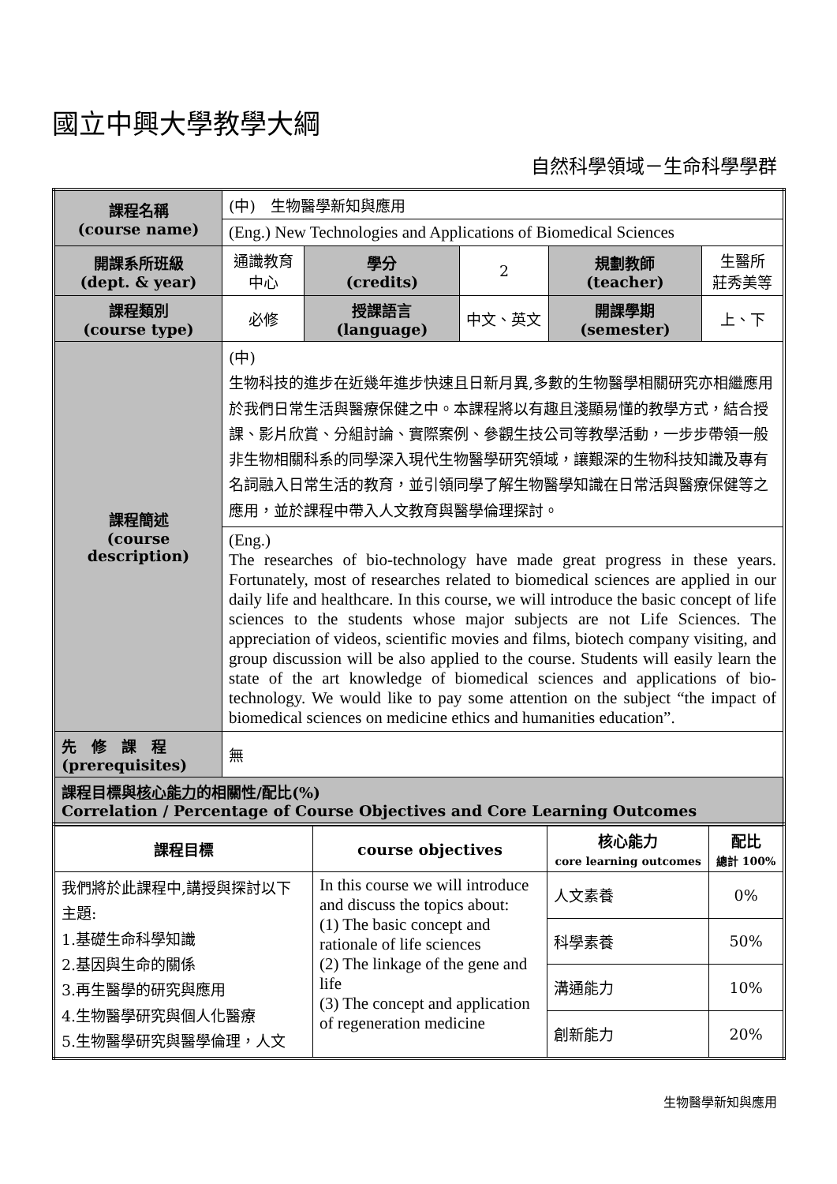國立中興大學教學大綱
自然科學領域－生命科學學群
| 課程名稱 (course name) | (中) 生物醫學新知與應用 | | | | |
| | (Eng.) New Technologies and Applications of Biomedical Sciences | | | | |
| 開課系所班級 (dept. & year) | 通識教育中心 | 學分 (credits) | 2 | 規劃教師 (teacher) | 生醫所 莊秀美等 |
| 課程類別 (course type) | 必修 | 授課語言 (language) | 中文、英文 | 開課學期 (semester) | 上、下 |
| 課程簡述 (course description) | (中) 生物科技的進步在近幾年進步快速且日新月異,多數的生物醫學相關研究亦相繼應用於我們日常生活與醫療保健之中。本課程將以有趣且淺顯易懂的教學方式，結合授課、影片欣賞、分組討論、實際案例、參觀生技公司等教學活動，一步步帶領一般非生物相關科系的同學深入現代生物醫學研究領域，讓艱深的生物科技知識及專有名詞融入日常生活的教育，並引領同學了解生物醫學知識在日常活與醫療保健等之應用，並於課程中帶入人文教育與醫學倫理探討。 | | | | |
| | (Eng.) The researches of bio-technology have made great progress in these years. Fortunately, most of researches related to biomedical sciences are applied in our daily life and healthcare. In this course, we will introduce the basic concept of life sciences to the students whose major subjects are not Life Sciences. The appreciation of videos, scientific movies and films, biotech company visiting, and group discussion will be also applied to the course. Students will easily learn the state of the art knowledge of biomedical sciences and applications of bio-technology. We would like to pay some attention on the subject “the impact of biomedical sciences on medicine ethics and humanities education”. | | | | |
| 先 修 課 程 (prerequisites) | 無 | | | | |
| 課程目標與 核心能力 的相關性/配比(%) Correlation / Percentage of Course Objectives and Core Learning Outcomes | | | | | |
| 課程目標 | course objectives | 核心能力 core learning outcomes | 配比 總計 100% |
| --- | --- | --- | --- |
| 我們將於此課程中,講授與探討以下主題: 1.基礎生命科學知識 2.基因與生命的關係 3.再生醫學的研究與應用 4.生物醫學研究與個人化醫療 5.生物醫學研究與醫學倫理，人文 | In this course we will introduce and discuss the topics about: (1) The basic concept and rationale of life sciences (2) The linkage of the gene and life (3) The concept and application of regeneration medicine | 人文素養 | 0% |
| | | 科學素養 | 50% |
| | | 溝通能力 | 10% |
| | | 創新能力 | 20% |
生物醫學新知與應用